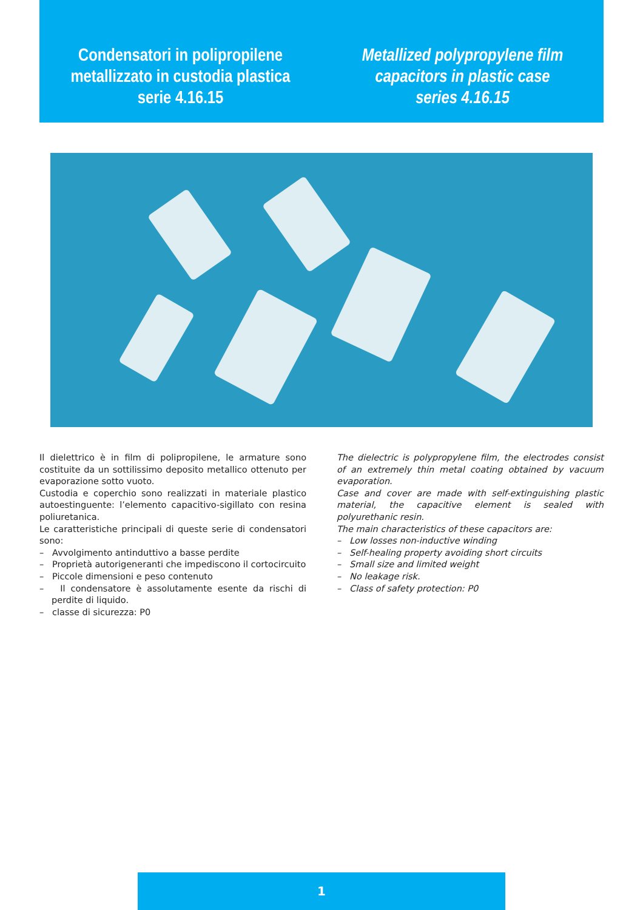Condensatori in polipropilene
metallizzato in custodia plastica
serie 4.16.15
Metallized polypropylene film
capacitors in plastic case
series 4.16.15
Il dielettrico è in film di polipropilene, le armature sono costituite da un sottilissimo deposito metallico ottenuto per evaporazione sotto vuoto.
Custodia e coperchio sono realizzati in materiale plastico autoestinguente: l’elemento capacitivo-sigillato con resina poliuretanica.
Le caratteristiche principali di queste serie di condensatori sono:
– Avvolgimento antinduttivo a basse perdite
– Proprietà autorigeneranti che impediscono il cortocircuito
– Piccole dimensioni e peso contenuto
– Il condensatore è assolutamente esente da rischi di perdite di liquido.
– classe di sicurezza: P0
The dielectric is polypropylene film, the electrodes consist of an extremely thin metal coating obtained by vacuum evaporation.
Case and cover are made with self-extinguishing plastic material, the capacitive element is sealed with polyurethanic resin.
The main characteristics of these capacitors are:
– Low losses non-inductive winding
– Self-healing property avoiding short circuits
– Small size and limited weight
– No leakage risk.
– Class of safety protection: P0
1